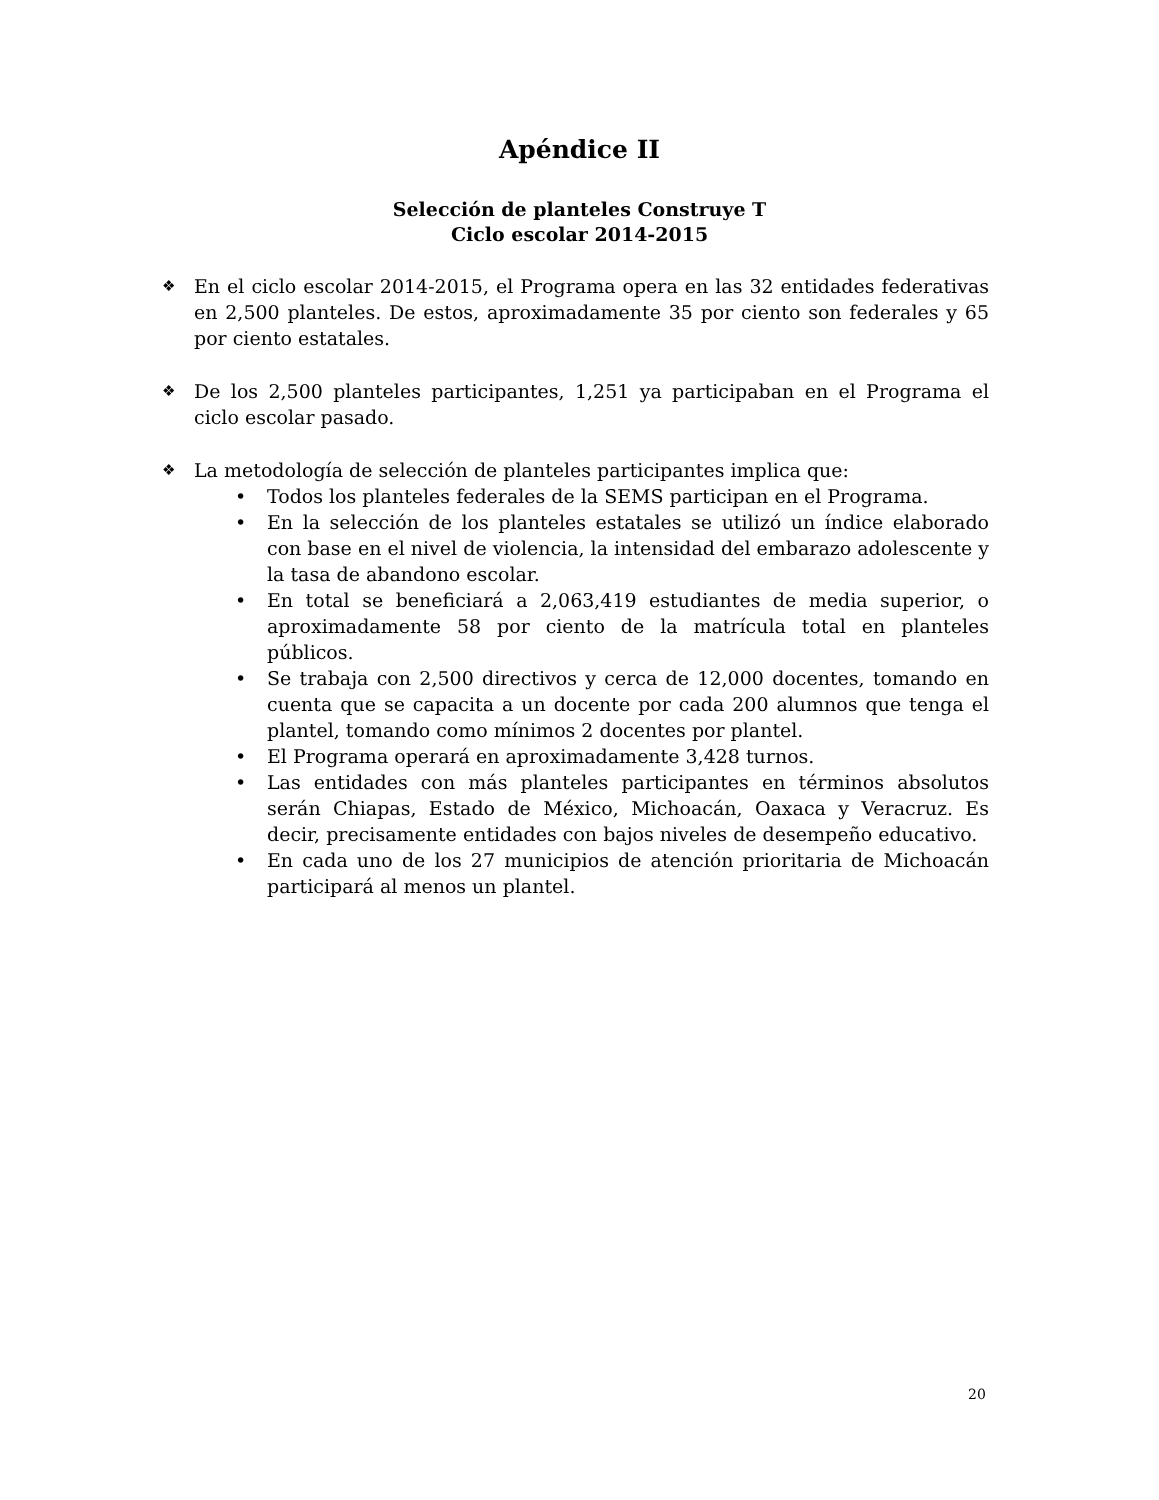Apéndice II
Selección de planteles Construye T
Ciclo escolar 2014-2015
❖
En el ciclo escolar 2014-2015, el Programa opera en las 32 entidades federativas en 2,500 planteles. De estos, aproximadamente 35 por ciento son federales y 65 por ciento estatales.
❖
De los 2,500 planteles participantes, 1,251 ya participaban en el Programa el ciclo escolar pasado.
❖
La metodología de selección de planteles participantes implica que:
• Todos los planteles federales de la SEMS participan en el Programa.
• En la selección de los planteles estatales se utilizó un índice elaborado con base en el nivel de violencia, la intensidad del embarazo adolescente y la tasa de abandono escolar.
• En total se beneficiará a 2,063,419 estudiantes de media superior, o aproximadamente 58 por ciento de la matrícula total en planteles públicos.
• Se trabaja con 2,500 directivos y cerca de 12,000 docentes, tomando en cuenta que se capacita a un docente por cada 200 alumnos que tenga el plantel, tomando como mínimos 2 docentes por plantel.
• El Programa operará en aproximadamente 3,428 turnos.
• Las entidades con más planteles participantes en términos absolutos serán Chiapas, Estado de México, Michoacán, Oaxaca y Veracruz. Es decir, precisamente entidades con bajos niveles de desempeño educativo.
• En cada uno de los 27 municipios de atención prioritaria de Michoacán participará al menos un plantel.
20